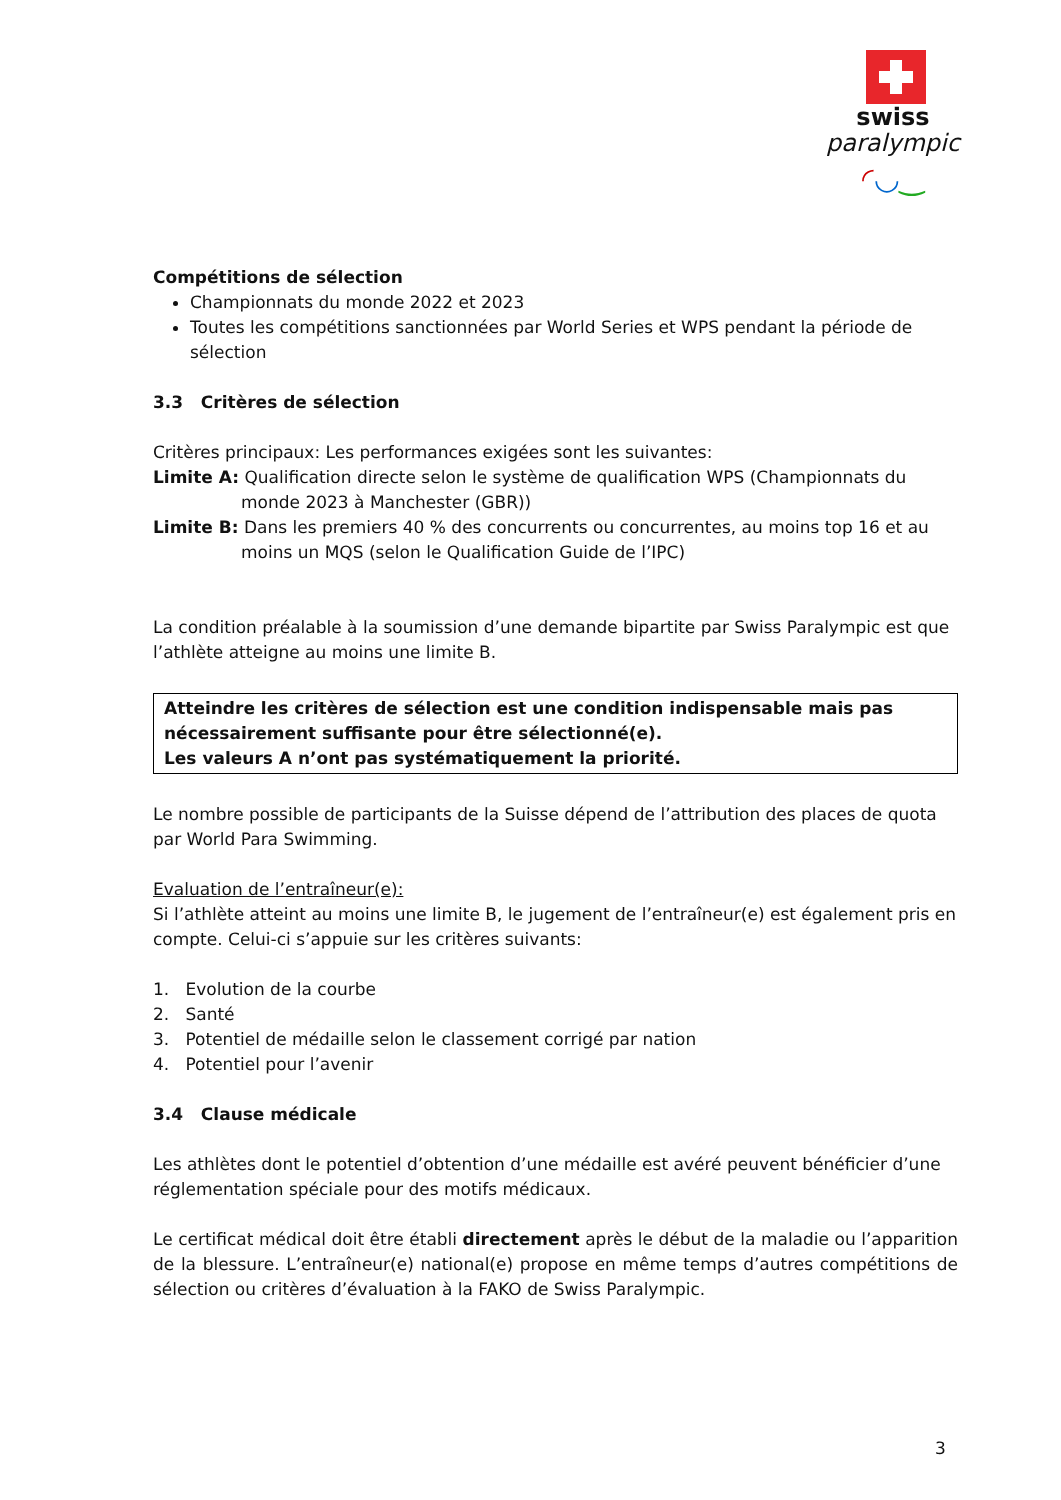swiss
paralympic
◜◡‿
Compétitions de sélection
Championnats du monde 2022 et 2023
Toutes les compétitions sanctionnées par World Series et WPS pendant la période de sélection
3.3 Critères de sélection
Critères principaux: Les performances exigées sont les suivantes:
Limite A: Qualification directe selon le système de qualification WPS (Championnats du
monde 2023 à Manchester (GBR))
Limite B: Dans les premiers 40 % des concurrents ou concurrentes, au moins top 16 et au
moins un MQS (selon le Qualification Guide de l’IPC)
La condition préalable à la soumission d’une demande bipartite par Swiss Paralympic est que l’athlète atteigne au moins une limite B.
Atteindre les critères de sélection est une condition indispensable mais pas nécessairement suffisante pour être sélectionné(e).
Les valeurs A n’ont pas systématiquement la priorité.
Le nombre possible de participants de la Suisse dépend de l’attribution des places de quota par World Para Swimming.
Evaluation de l’entraîneur(e):
Si l’athlète atteint au moins une limite B, le jugement de l’entraîneur(e) est également pris en compte. Celui-ci s’appuie sur les critères suivants:
1. Evolution de la courbe
2. Santé
3. Potentiel de médaille selon le classement corrigé par nation
4. Potentiel pour l’avenir
3.4 Clause médicale
Les athlètes dont le potentiel d’obtention d’une médaille est avéré peuvent bénéficier d’une réglementation spéciale pour des motifs médicaux.
Le certificat médical doit être établi directement après le début de la maladie ou l’apparition de la blessure. L’entraîneur(e) national(e) propose en même temps d’autres compétitions de sélection ou critères d’évaluation à la FAKO de Swiss Paralympic.
3